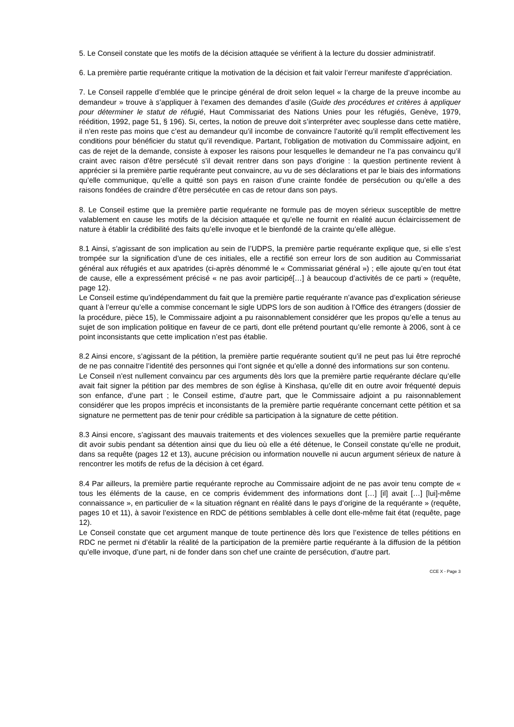5. Le Conseil constate que les motifs de la décision attaquée se vérifient à la lecture du dossier administratif.
6. La première partie requérante critique la motivation de la décision et fait valoir l’erreur manifeste d’appréciation.
7. Le Conseil rappelle d’emblée que le principe général de droit selon lequel « la charge de la preuve incombe au demandeur » trouve à s’appliquer à l’examen des demandes d’asile (Guide des procédures et critères à appliquer pour déterminer le statut de réfugié, Haut Commissariat des Nations Unies pour les réfugiés, Genève, 1979, réédition, 1992, page 51, § 196). Si, certes, la notion de preuve doit s’interpréter avec souplesse dans cette matière, il n’en reste pas moins que c’est au demandeur qu’il incombe de convaincre l’autorité qu’il remplit effectivement les conditions pour bénéficier du statut qu’il revendique. Partant, l’obligation de motivation du Commissaire adjoint, en cas de rejet de la demande, consiste à exposer les raisons pour lesquelles le demandeur ne l’a pas convaincu qu’il craint avec raison d’être persécuté s’il devait rentrer dans son pays d’origine : la question pertinente revient à apprécier si la première partie requérante peut convaincre, au vu de ses déclarations et par le biais des informations qu’elle communique, qu’elle a quitté son pays en raison d’une crainte fondée de persécution ou qu’elle a des raisons fondées de craindre d’être persécutée en cas de retour dans son pays.
8. Le Conseil estime que la première partie requérante ne formule pas de moyen sérieux susceptible de mettre valablement en cause les motifs de la décision attaquée et qu’elle ne fournit en réalité aucun éclaircissement de nature à établir la crédibilité des faits qu’elle invoque et le bienfondé de la crainte qu’elle allègue.
8.1 Ainsi, s’agissant de son implication au sein de l’UDPS, la première partie requérante explique que, si elle s’est trompée sur la signification d’une de ces initiales, elle a rectifié son erreur lors de son audition au Commissariat général aux réfugiés et aux apatrides (ci-après dénommé le « Commissariat général ») ; elle ajoute qu’en tout état de cause, elle a expressément précisé « ne pas avoir participé[…] à beaucoup d’activités de ce parti » (requête, page 12).
Le Conseil estime qu’indépendamment du fait que la première partie requérante n’avance pas d’explication sérieuse quant à l’erreur qu’elle a commise concernant le sigle UDPS lors de son audition à l’Office des étrangers (dossier de la procédure, pièce 15), le Commissaire adjoint a pu raisonnablement considérer que les propos qu’elle a tenus au sujet de son implication politique en faveur de ce parti, dont elle prétend pourtant qu’elle remonte à 2006, sont à ce point inconsistants que cette implication n’est pas établie.
8.2 Ainsi encore, s’agissant de la pétition, la première partie requérante soutient qu’il ne peut pas lui être reproché de ne pas connaitre l’identité des personnes qui l’ont signée et qu’elle a donné des informations sur son contenu.
Le Conseil n’est nullement convaincu par ces arguments dès lors que la première partie requérante déclare qu’elle avait fait signer la pétition par des membres de son église à Kinshasa, qu’elle dit en outre avoir fréquenté depuis son enfance, d’une part ; le Conseil estime, d’autre part, que le Commissaire adjoint a pu raisonnablement considérer que les propos imprécis et inconsistants de la première partie requérante concernant cette pétition et sa signature ne permettent pas de tenir pour crédible sa participation à la signature de cette pétition.
8.3 Ainsi encore, s’agissant des mauvais traitements et des violences sexuelles que la première partie requérante dit avoir subis pendant sa détention ainsi que du lieu où elle a été détenue, le Conseil constate qu’elle ne produit, dans sa requête (pages 12 et 13), aucune précision ou information nouvelle ni aucun argument sérieux de nature à rencontrer les motifs de refus de la décision à cet égard.
8.4 Par ailleurs, la première partie requérante reproche au Commissaire adjoint de ne pas avoir tenu compte de « tous les éléments de la cause, en ce compris évidemment des informations dont […] [il] avait […] [lui]-même connaissance », en particulier de « la situation régnant en réalité dans le pays d’origine de la requérante » (requête, pages 10 et 11), à savoir l’existence en RDC de pétitions semblables à celle dont elle-même fait état (requête, page 12).
Le Conseil constate que cet argument manque de toute pertinence dès lors que l’existence de telles pétitions en RDC ne permet ni d’établir la réalité de la participation de la première partie requérante à la diffusion de la pétition qu’elle invoque, d’une part, ni de fonder dans son chef une crainte de persécution, d’autre part.
CCE X - Page 3